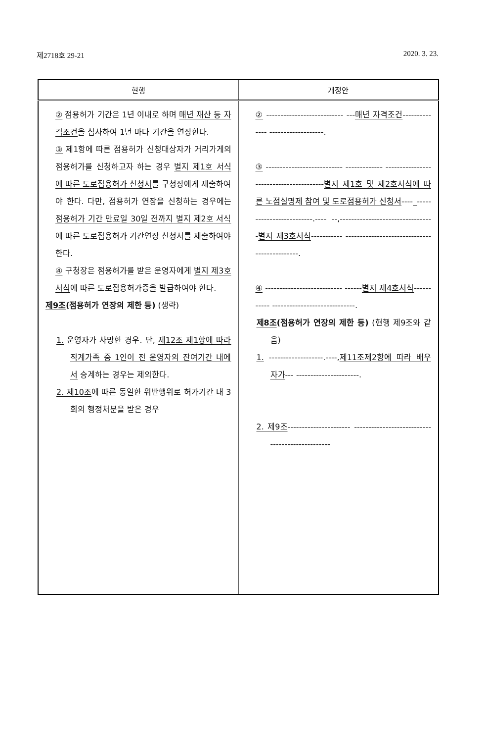제2718호 29-21 2020. 3. 23.
| 현행 | 개정안 |
| --- | --- |
| ② 점용허가 기간은 1년 이내로 하며 매년 재산 등 자격조건 을 심사하여 1년 마다 기간을 연장한다. ③ 제1항에 따른 점용허가 신청대상자가 거리가게의 점용허가를 신청하고자 하는 경우 별지 제1호 서식에 따른 도로점용허가 신청서 를 구청장에게 제출하여야 한다. 다만, 점용허가 연장을 신청하는 경우에는 점용허가 기간 만료일 30일 전까지 별지 제2호 서식 에 따른 도로점용허가 기간연장 신청서를 제출하여야 한다. ④ 구청장은 점용허가를 받은 운영자에게 별지 제3호 서식 에 따른 도로점용허가증을 발급하여야 한다. 제9조 (점용허가 연장의 제한 등) (생략) 1. 운영자가 사망한 경우. 단, 제12조 제1항에 따라 직계가족 중 1인이 전 운영자의 잔여기간 내에서 승계하는 경우는 제외한다. 2. 제10조 에 따른 동일한 위반행위로 허가기간 내 3회의 행정처분을 받은 경우 | ② --------------------------- --- 매년 자격조건 -------------- -------------------. ③ --------------------------- ------------- ---------------------------------------- 별지 제1호 및 제2호서식에 따른 노점실명제 참여 및 도로점용허가 신청서 ----_-------------------------.---- --,--------------------------------- 별지 제3호서식 ----------- ---------------------------------------------. ④ --------------------------- ------ 별지 제4호서식 ----------- -----------------------------. 제8조 (점용허가 연장의 제한 등) (현행 제9조와 같음) 1. -------------------.----, 제11조제2항에 따라 배우자가 --- ----------------------. 2. 제9조 ---------------------- ------------------------------------------------ |